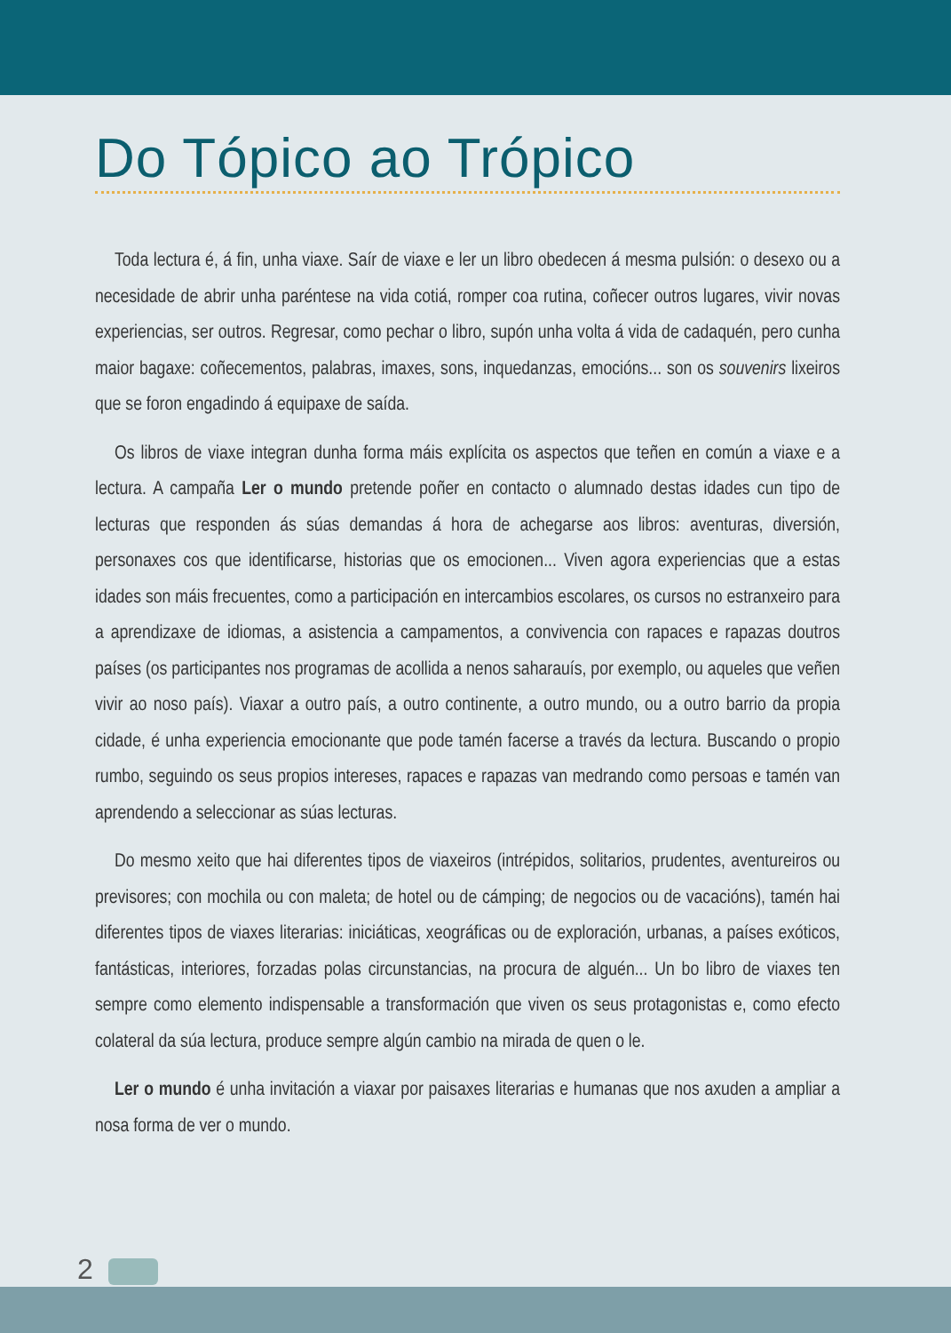Do Tópico ao Trópico
Toda lectura é, á fin, unha viaxe. Saír de viaxe e ler un libro obedecen á mesma pulsión: o desexo ou a necesidade de abrir unha paréntese na vida cotiá, romper coa rutina, coñecer outros lugares, vivir novas experiencias, ser outros. Regresar, como pechar o libro, supón unha volta á vida de cadaquén, pero cunha maior bagaxe: coñecementos, palabras, imaxes, sons, inquedanzas, emocións... son os souvenirs lixeiros que se foron engadindo á equipaxe de saída.
Os libros de viaxe integran dunha forma máis explícita os aspectos que teñen en común a viaxe e a lectura. A campaña Ler o mundo pretende poñer en contacto o alumnado destas idades cun tipo de lecturas que responden ás súas demandas á hora de achegarse aos libros: aventuras, diversión, personaxes cos que identificarse, historias que os emocionen... Viven agora experiencias que a estas idades son máis frecuentes, como a participación en intercambios escolares, os cursos no estranxeiro para a aprendizaxe de idiomas, a asistencia a campamentos, a convivencia con rapaces e rapazas doutros países (os participantes nos programas de acollida a nenos saharauís, por exemplo, ou aqueles que veñen vivir ao noso país). Viaxar a outro país, a outro continente, a outro mundo, ou a outro barrio da propia cidade, é unha experiencia emocionante que pode tamén facerse a través da lectura. Buscando o propio rumbo, seguindo os seus propios intereses, rapaces e rapazas van medrando como persoas e tamén van aprendendo a seleccionar as súas lecturas.
Do mesmo xeito que hai diferentes tipos de viaxeiros (intrépidos, solitarios, prudentes, aventureiros ou previsores; con mochila ou con maleta; de hotel ou de cámping; de negocios ou de vacacións), tamén hai diferentes tipos de viaxes literarias: iniciáticas, xeográficas ou de exploración, urbanas, a países exóticos, fantásticas, interiores, forzadas polas circunstancias, na procura de alguén... Un bo libro de viaxes ten sempre como elemento indispensable a transformación que viven os seus protagonistas e, como efecto colateral da súa lectura, produce sempre algún cambio na mirada de quen o le.
Ler o mundo é unha invitación a viaxar por paisaxes literarias e humanas que nos axuden a ampliar a nosa forma de ver o mundo.
2